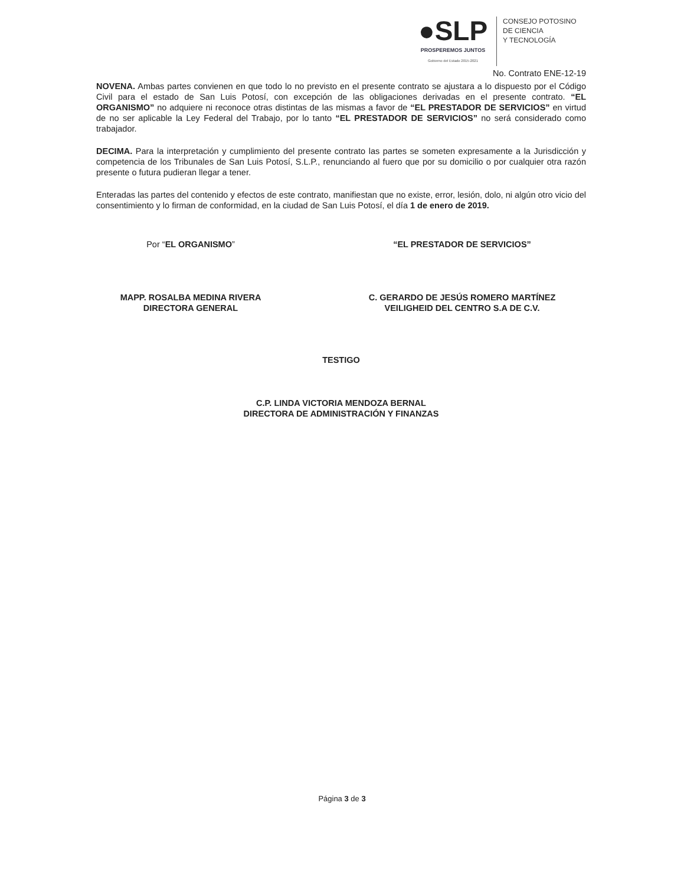●SLP
PROSPEREMOS JUNTOS
Gobierno del Estado 2015-2021
CONSEJO POTOSINO
DE CIENCIA
Y TECNOLOGÍA
No. Contrato ENE-12-19
NOVENA. Ambas partes convienen en que todo lo no previsto en el presente contrato se ajustara a lo dispuesto por el Código Civil para el estado de San Luis Potosí, con excepción de las obligaciones derivadas en el presente contrato. “EL ORGANISMO” no adquiere ni reconoce otras distintas de las mismas a favor de “EL PRESTADOR DE SERVICIOS” en virtud de no ser aplicable la Ley Federal del Trabajo, por lo tanto “EL PRESTADOR DE SERVICIOS” no será considerado como trabajador.
DECIMA. Para la interpretación y cumplimiento del presente contrato las partes se someten expresamente a la Jurisdicción y competencia de los Tribunales de San Luis Potosí, S.L.P., renunciando al fuero que por su domicilio o por cualquier otra razón presente o futura pudieran llegar a tener.
Enteradas las partes del contenido y efectos de este contrato, manifiestan que no existe, error, lesión, dolo, ni algún otro vicio del consentimiento y lo firman de conformidad, en la ciudad de San Luis Potosí, el día 1 de enero de 2019.
Por “EL ORGANISMO”
MAPP. ROSALBA MEDINA RIVERA
DIRECTORA GENERAL
“EL PRESTADOR DE SERVICIOS”
C. GERARDO DE JESÚS ROMERO MARTÍNEZ
VEILIGHEID DEL CENTRO S.A DE C.V.
TESTIGO
C.P. LINDA VICTORIA MENDOZA BERNAL
DIRECTORA DE ADMINISTRACIÓN Y FINANZAS
Página 3 de 3